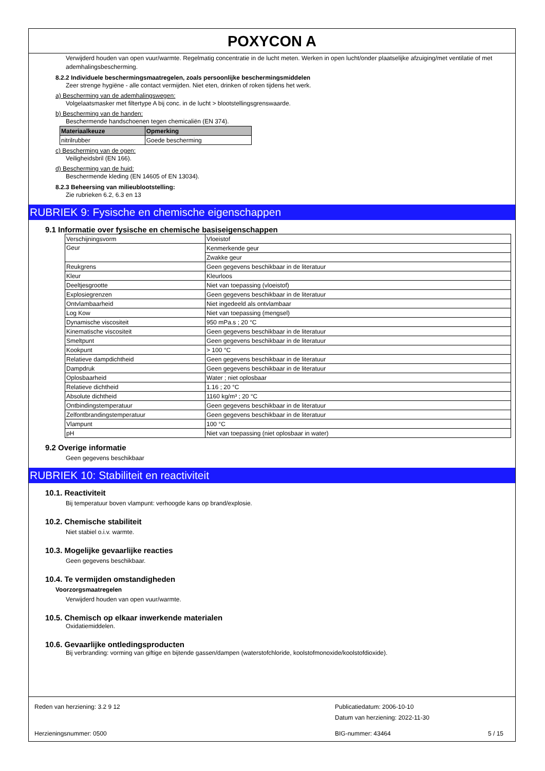POXYCON A
Verwijderd houden van open vuur/warmte. Regelmatig concentratie in de lucht meten. Werken in open lucht/onder plaatselijke afzuiging/met ventilatie of met ademhalingsbescherming.
8.2.2 Individuele beschermingsmaatregelen, zoals persoonlijke beschermingsmiddelen
Zeer strenge hygiëne - alle contact vermijden. Niet eten, drinken of roken tijdens het werk.
a) Bescherming van de ademhalingswegen:
Volgelaatsmasker met filtertype A bij conc. in de lucht > blootstellingsgrenswaarde.
b) Bescherming van de handen:
Beschermende handschoenen tegen chemicaliën (EN 374).
| Materiaalkeuze | Opmerking |
| --- | --- |
| nitrilrubber | Goede bescherming |
c) Bescherming van de ogen:
Veiligheidsbril (EN 166).
d) Bescherming van de huid:
Beschermende kleding (EN 14605 of EN 13034).
8.2.3 Beheersing van milieublootstelling:
Zie rubrieken 6.2, 6.3 en 13
RUBRIEK 9: Fysische en chemische eigenschappen
9.1 Informatie over fysische en chemische basiseigenschappen
| Verschijningsvorm | Vloeistof |
| Geur | Kenmerkende geur |
| | Zwakke geur |
| Reukgrens | Geen gegevens beschikbaar in de literatuur |
| Kleur | Kleurloos |
| Deeltjesgrootte | Niet van toepassing (vloeistof) |
| Explosiegrenzen | Geen gegevens beschikbaar in de literatuur |
| Ontvlambaarheid | Niet ingedeeld als ontvlambaar |
| Log Kow | Niet van toepassing (mengsel) |
| Dynamische viscositeit | 950 mPa.s ; 20 °C |
| Kinematische viscositeit | Geen gegevens beschikbaar in de literatuur |
| Smeltpunt | Geen gegevens beschikbaar in de literatuur |
| Kookpunt | > 100 °C |
| Relatieve dampdichtheid | Geen gegevens beschikbaar in de literatuur |
| Dampdruk | Geen gegevens beschikbaar in de literatuur |
| Oplosbaarheid | Water ; niet oplosbaar |
| Relatieve dichtheid | 1.16 ; 20 °C |
| Absolute dichtheid | 1160 kg/m³ ; 20 °C |
| Ontbindingstemperatuur | Geen gegevens beschikbaar in de literatuur |
| Zelfontbrandingstemperatuur | Geen gegevens beschikbaar in de literatuur |
| Vlampunt | 100 °C |
| pH | Niet van toepassing (niet oplosbaar in water) |
9.2 Overige informatie
Geen gegevens beschikbaar
RUBRIEK 10: Stabiliteit en reactiviteit
10.1. Reactiviteit
Bij temperatuur boven vlampunt: verhoogde kans op brand/explosie.
10.2. Chemische stabiliteit
Niet stabiel o.i.v. warmte.
10.3. Mogelijke gevaarlijke reacties
Geen gegevens beschikbaar.
10.4. Te vermijden omstandigheden
Voorzorgsmaatregelen
Verwijderd houden van open vuur/warmte.
10.5. Chemisch op elkaar inwerkende materialen
Oxidatiemiddelen.
10.6. Gevaarlijke ontledingsproducten
Bij verbranding: vorming van giftige en bijtende gassen/dampen (waterstofchloride, koolstofmonoxide/koolstofdioxide).
Reden van herziening: 3.2 9 12 Publicatiedatum: 2006-10-10
Datum van herziening: 2022-11-30
Herzieningsnummer: 0500 BIG-nummer: 43464 5 / 15